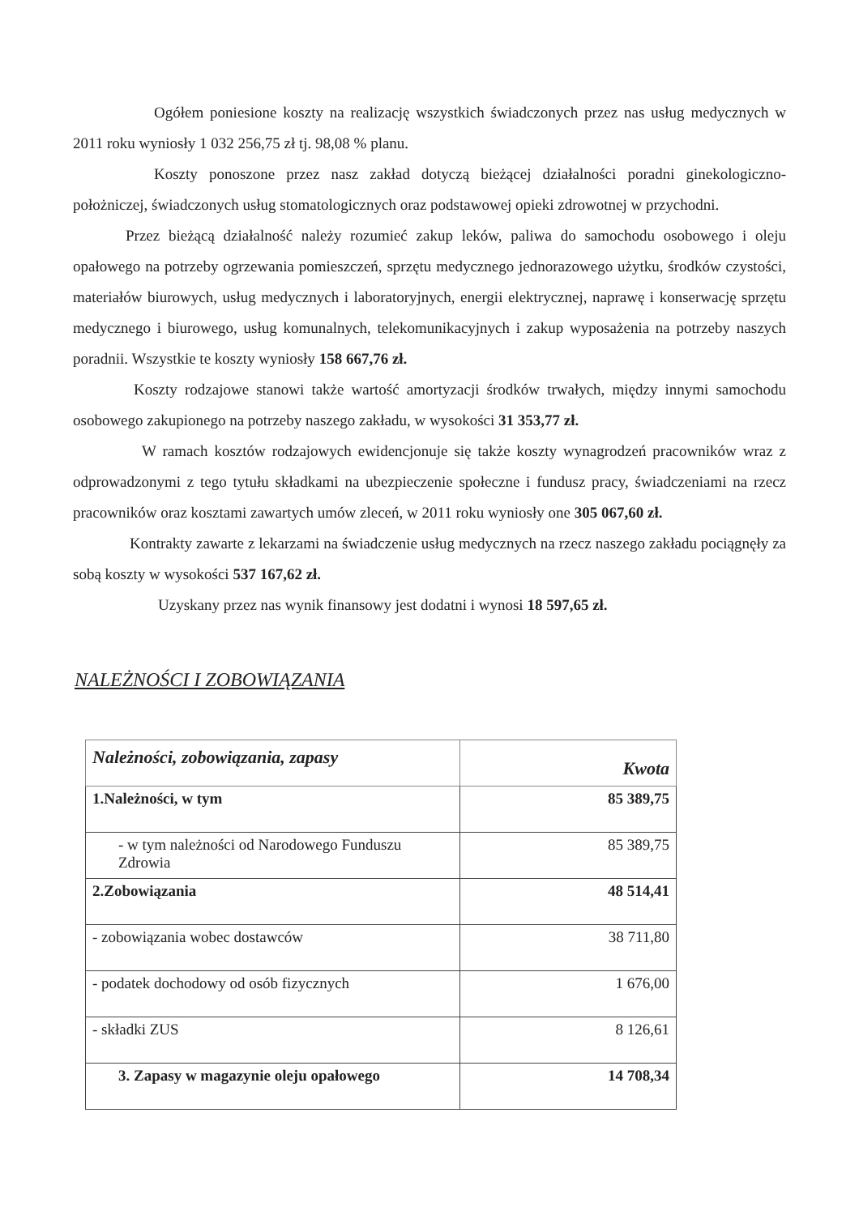Ogółem poniesione koszty na realizację wszystkich świadczonych przez nas usług medycznych w 2011 roku wyniosły 1 032 256,75 zł tj. 98,08 % planu.
Koszty ponoszone przez nasz zakład dotyczą bieżącej działalności poradni ginekologiczno-położniczej, świadczonych usług stomatologicznych oraz podstawowej opieki zdrowotnej w przychodni.
Przez bieżącą działalność należy rozumieć zakup leków, paliwa do samochodu osobowego i oleju opałowego na potrzeby ogrzewania pomieszczeń, sprzętu medycznego jednorazowego użytku, środków czystości, materiałów biurowych, usług medycznych i laboratoryjnych, energii elektrycznej, naprawę i konserwację sprzętu medycznego i biurowego, usług komunalnych, telekomunikacyjnych i zakup wyposażenia na potrzeby naszych poradnii. Wszystkie te koszty wyniosły 158 667,76 zł.
Koszty rodzajowe stanowi także wartość amortyzacji środków trwałych, między innymi samochodu osobowego zakupionego na potrzeby naszego zakładu, w wysokości 31 353,77 zł.
W ramach kosztów rodzajowych ewidencjonuje się także koszty wynagrodzeń pracowników wraz z odprowadzonymi z tego tytułu składkami na ubezpieczenie społeczne i fundusz pracy, świadczeniami na rzecz pracowników oraz kosztami zawartych umów zleceń, w 2011 roku wyniosły one 305 067,60 zł.
Kontrakty zawarte z lekarzami na świadczenie usług medycznych na rzecz naszego zakładu pociągnęły za sobą koszty w wysokości 537 167,62 zł.
Uzyskany przez nas wynik finansowy jest dodatni i wynosi 18 597,65 zł.
NALEŻNOŚCI I ZOBOWIĄZANIA
| Należności, zobowiązania, zapasy | Kwota |
| --- | --- |
| 1.Należności, w tym | 85 389,75 |
| - w tym należności od Narodowego Funduszu Zdrowia | 85 389,75 |
| 2.Zobowiązania | 48 514,41 |
| - zobowiązania wobec dostawców | 38 711,80 |
| - podatek dochodowy od osób fizycznych | 1 676,00 |
| - składki ZUS | 8 126,61 |
| 3. Zapasy w magazynie oleju opałowego | 14 708,34 |